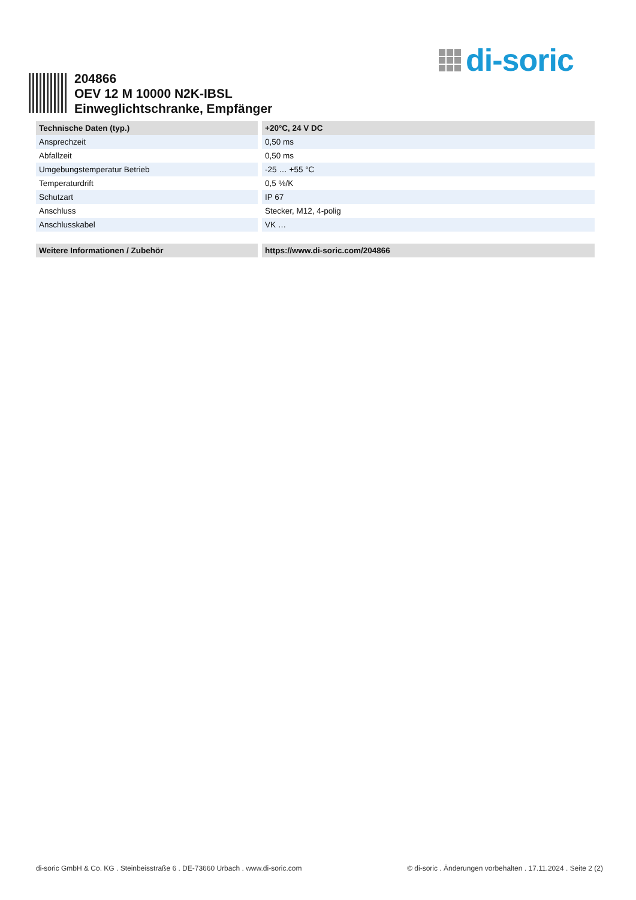di-soric
204866
OEV 12 M 10000 N2K-IBSL
Einweglichtschranke, Empfänger
| Technische Daten (typ.) | +20°C, 24 V DC |
| --- | --- |
| Ansprechzeit | 0,50 ms |
| Abfallzeit | 0,50 ms |
| Umgebungstemperatur Betrieb | -25 … +55 °C |
| Temperaturdrift | 0,5 %/K |
| Schutzart | IP 67 |
| Anschluss | Stecker, M12, 4-polig |
| Anschlusskabel | VK … |
| Weitere Informationen / Zubehör | https://www.di-soric.com/204866 |
di-soric GmbH & Co. KG . Steinbeisstraße 6 . DE-73660 Urbach . www.di-soric.com © di-soric . Änderungen vorbehalten . 17.11.2024 . Seite 2 (2)